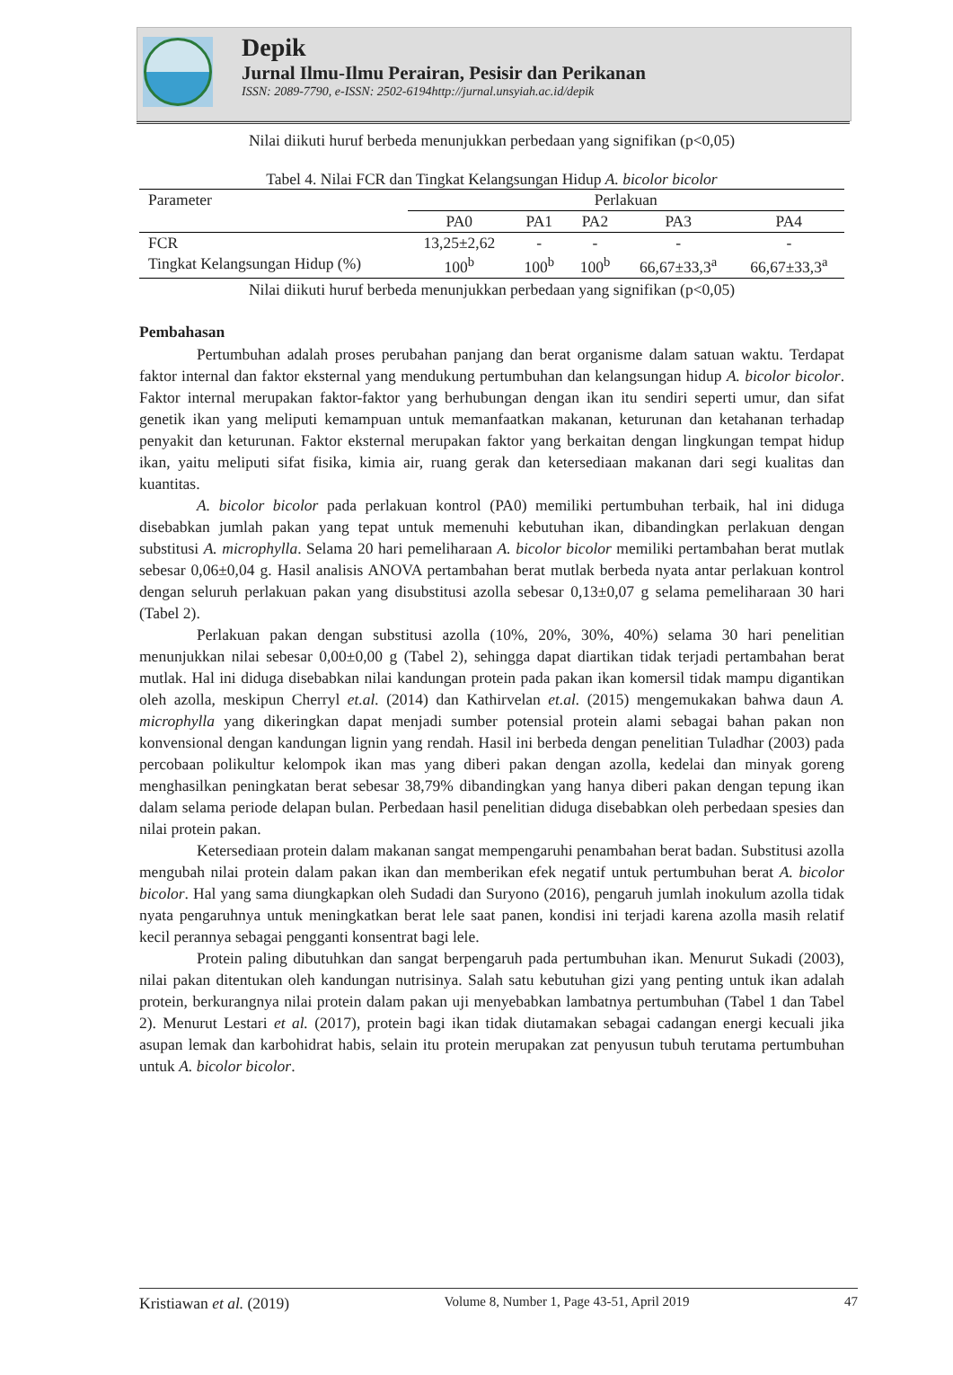Depik
Jurnal Ilmu-Ilmu Perairan, Pesisir dan Perikanan
ISSN: 2089-7790, e-ISSN: 2502-6194http://jurnal.unsyiah.ac.id/depik
Nilai diikuti huruf berbeda menunjukkan perbedaan yang signifikan (p<0,05)
Tabel 4. Nilai FCR dan Tingkat Kelangsungan Hidup A. bicolor bicolor
| Parameter | Perlakuan | | | | |
| --- | --- | --- | --- | --- | --- |
| | PA0 | PA1 | PA2 | PA3 | PA4 |
| FCR | 13,25±2,62 | - | - | - | - |
| Tingkat Kelangsungan Hidup (%) | 100<sup>b</sup> | 100<sup>b</sup> | 100<sup>b</sup> | 66,67±33,3<sup>a</sup> | 66,67±33,3<sup>a</sup> |
Nilai diikuti huruf berbeda menunjukkan perbedaan yang signifikan (p<0,05)
Pembahasan
Pertumbuhan adalah proses perubahan panjang dan berat organisme dalam satuan waktu. Terdapat faktor internal dan faktor eksternal yang mendukung pertumbuhan dan kelangsungan hidup A. bicolor bicolor. Faktor internal merupakan faktor-faktor yang berhubungan dengan ikan itu sendiri seperti umur, dan sifat genetik ikan yang meliputi kemampuan untuk memanfaatkan makanan, keturunan dan ketahanan terhadap penyakit dan keturunan. Faktor eksternal merupakan faktor yang berkaitan dengan lingkungan tempat hidup ikan, yaitu meliputi sifat fisika, kimia air, ruang gerak dan ketersediaan makanan dari segi kualitas dan kuantitas.
A. bicolor bicolor pada perlakuan kontrol (PA0) memiliki pertumbuhan terbaik, hal ini diduga disebabkan jumlah pakan yang tepat untuk memenuhi kebutuhan ikan, dibandingkan perlakuan dengan substitusi A. microphylla. Selama 20 hari pemeliharaan A. bicolor bicolor memiliki pertambahan berat mutlak sebesar 0,06±0,04 g. Hasil analisis ANOVA pertambahan berat mutlak berbeda nyata antar perlakuan kontrol dengan seluruh perlakuan pakan yang disubstitusi azolla sebesar 0,13±0,07 g selama pemeliharaan 30 hari (Tabel 2).
Perlakuan pakan dengan substitusi azolla (10%, 20%, 30%, 40%) selama 30 hari penelitian menunjukkan nilai sebesar 0,00±0,00 g (Tabel 2), sehingga dapat diartikan tidak terjadi pertambahan berat mutlak. Hal ini diduga disebabkan nilai kandungan protein pada pakan ikan komersil tidak mampu digantikan oleh azolla, meskipun Cherryl et.al. (2014) dan Kathirvelan et.al. (2015) mengemukakan bahwa daun A. microphylla yang dikeringkan dapat menjadi sumber potensial protein alami sebagai bahan pakan non konvensional dengan kandungan lignin yang rendah. Hasil ini berbeda dengan penelitian Tuladhar (2003) pada percobaan polikultur kelompok ikan mas yang diberi pakan dengan azolla, kedelai dan minyak goreng menghasilkan peningkatan berat sebesar 38,79% dibandingkan yang hanya diberi pakan dengan tepung ikan dalam selama periode delapan bulan. Perbedaan hasil penelitian diduga disebabkan oleh perbedaan spesies dan nilai protein pakan.
Ketersediaan protein dalam makanan sangat mempengaruhi penambahan berat badan. Substitusi azolla mengubah nilai protein dalam pakan ikan dan memberikan efek negatif untuk pertumbuhan berat A. bicolor bicolor. Hal yang sama diungkapkan oleh Sudadi dan Suryono (2016), pengaruh jumlah inokulum azolla tidak nyata pengaruhnya untuk meningkatkan berat lele saat panen, kondisi ini terjadi karena azolla masih relatif kecil perannya sebagai pengganti konsentrat bagi lele.
Protein paling dibutuhkan dan sangat berpengaruh pada pertumbuhan ikan. Menurut Sukadi (2003), nilai pakan ditentukan oleh kandungan nutrisinya. Salah satu kebutuhan gizi yang penting untuk ikan adalah protein, berkurangnya nilai protein dalam pakan uji menyebabkan lambatnya pertumbuhan (Tabel 1 dan Tabel 2). Menurut Lestari et al. (2017), protein bagi ikan tidak diutamakan sebagai cadangan energi kecuali jika asupan lemak dan karbohidrat habis, selain itu protein merupakan zat penyusun tubuh terutama pertumbuhan untuk A. bicolor bicolor.
Kristiawan et al. (2019) Volume 8, Number 1, Page 43-51, April 2019 47